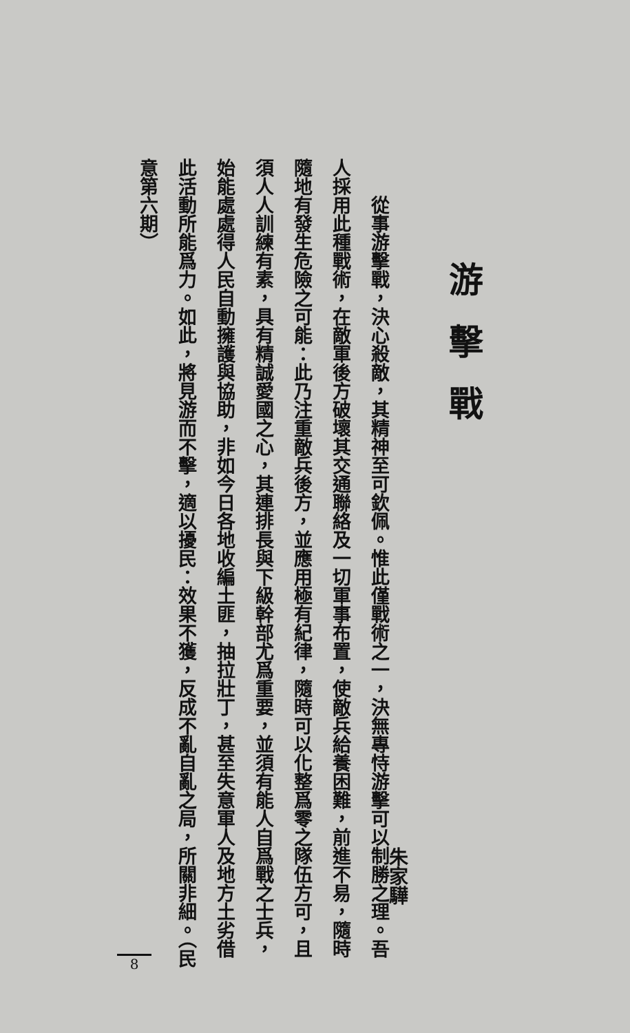游擊戰
朱家驊
從事游擊戰，決心殺敵，其精神至可欽佩。惟此僅戰術之一，決無專恃游擊可以制勝之理。吾人採用此種戰術，在敵軍後方破壞其交通聯絡及一切軍事布置，使敵兵給養困難，前進不易，隨時隨地有發生危險之可能：此乃注重敵兵後方，並應用極有紀律，隨時可以化整爲零之隊伍方可，且須人人訓練有素，具有精誠愛國之心，其連排長與下級幹部尤爲重要，並須有能人自爲戰之士兵，始能處處得人民自動擁護與協助，非如今日各地收編土匪，抽拉壯丁，甚至失意軍人及地方土劣借此活動所能爲力。如此，將見游而不擊，適以擾民：效果不獲，反成不亂自亂之局，所關非細。（民意第六期）
8